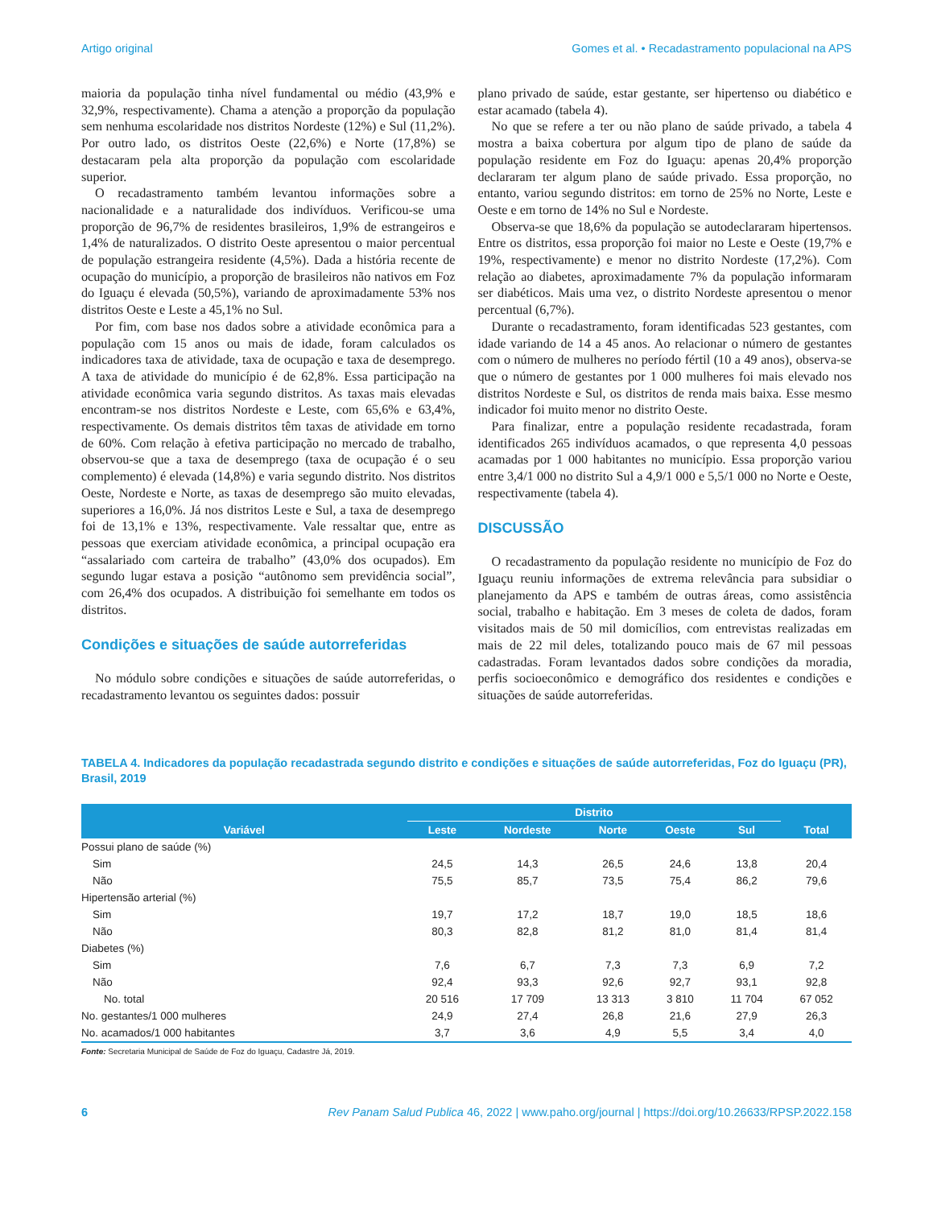Artigo original Gomes et al. • Recadastramento populacional na APS
maioria da população tinha nível fundamental ou médio (43,9% e 32,9%, respectivamente). Chama a atenção a proporção da população sem nenhuma escolaridade nos distritos Nordeste (12%) e Sul (11,2%). Por outro lado, os distritos Oeste (22,6%) e Norte (17,8%) se destacaram pela alta proporção da população com escolaridade superior.
O recadastramento também levantou informações sobre a nacionalidade e a naturalidade dos indivíduos. Verificou-se uma proporção de 96,7% de residentes brasileiros, 1,9% de estrangeiros e 1,4% de naturalizados. O distrito Oeste apresentou o maior percentual de população estrangeira residente (4,5%). Dada a história recente de ocupação do município, a proporção de brasileiros não nativos em Foz do Iguaçu é elevada (50,5%), variando de aproximadamente 53% nos distritos Oeste e Leste a 45,1% no Sul.
Por fim, com base nos dados sobre a atividade econômica para a população com 15 anos ou mais de idade, foram calculados os indicadores taxa de atividade, taxa de ocupação e taxa de desemprego. A taxa de atividade do município é de 62,8%. Essa participação na atividade econômica varia segundo distritos. As taxas mais elevadas encontram-se nos distritos Nordeste e Leste, com 65,6% e 63,4%, respectivamente. Os demais distritos têm taxas de atividade em torno de 60%. Com relação à efetiva participação no mercado de trabalho, observou-se que a taxa de desemprego (taxa de ocupação é o seu complemento) é elevada (14,8%) e varia segundo distrito. Nos distritos Oeste, Nordeste e Norte, as taxas de desemprego são muito elevadas, superiores a 16,0%. Já nos distritos Leste e Sul, a taxa de desemprego foi de 13,1% e 13%, respectivamente. Vale ressaltar que, entre as pessoas que exerciam atividade econômica, a principal ocupação era “assalariado com carteira de trabalho” (43,0% dos ocupados). Em segundo lugar estava a posição “autônomo sem previdência social”, com 26,4% dos ocupados. A distribuição foi semelhante em todos os distritos.
Condições e situações de saúde autorreferidas
No módulo sobre condições e situações de saúde autorreferidas, o recadastramento levantou os seguintes dados: possuir
plano privado de saúde, estar gestante, ser hipertenso ou diabético e estar acamado (tabela 4).
No que se refere a ter ou não plano de saúde privado, a tabela 4 mostra a baixa cobertura por algum tipo de plano de saúde da população residente em Foz do Iguaçu: apenas 20,4% proporção declararam ter algum plano de saúde privado. Essa proporção, no entanto, variou segundo distritos: em torno de 25% no Norte, Leste e Oeste e em torno de 14% no Sul e Nordeste.
Observa-se que 18,6% da população se autodeclararam hipertensos. Entre os distritos, essa proporção foi maior no Leste e Oeste (19,7% e 19%, respectivamente) e menor no distrito Nordeste (17,2%). Com relação ao diabetes, aproximadamente 7% da população informaram ser diabéticos. Mais uma vez, o distrito Nordeste apresentou o menor percentual (6,7%).
Durante o recadastramento, foram identificadas 523 gestantes, com idade variando de 14 a 45 anos. Ao relacionar o número de gestantes com o número de mulheres no período fértil (10 a 49 anos), observa-se que o número de gestantes por 1 000 mulheres foi mais elevado nos distritos Nordeste e Sul, os distritos de renda mais baixa. Esse mesmo indicador foi muito menor no distrito Oeste.
Para finalizar, entre a população residente recadastrada, foram identificados 265 indivíduos acamados, o que representa 4,0 pessoas acamadas por 1 000 habitantes no município. Essa proporção variou entre 3,4/1 000 no distrito Sul a 4,9/1 000 e 5,5/1 000 no Norte e Oeste, respectivamente (tabela 4).
DISCUSSÃO
O recadastramento da população residente no município de Foz do Iguaçu reuniu informações de extrema relevância para subsidiar o planejamento da APS e também de outras áreas, como assistência social, trabalho e habitação. Em 3 meses de coleta de dados, foram visitados mais de 50 mil domicílios, com entrevistas realizadas em mais de 22 mil deles, totalizando pouco mais de 67 mil pessoas cadastradas. Foram levantados dados sobre condições da moradia, perfis socioeconômico e demográfico dos residentes e condições e situações de saúde autorreferidas.
TABELA 4. Indicadores da população recadastrada segundo distrito e condições e situações de saúde autorreferidas, Foz do Iguaçu (PR), Brasil, 2019
| Variável | Distrito | | | | | Total |
| --- | --- | --- | --- | --- | --- | --- |
| | Leste | Nordeste | Norte | Oeste | Sul | |
| Possui plano de saúde (%) | | | | | | |
| Sim | 24,5 | 14,3 | 26,5 | 24,6 | 13,8 | 20,4 |
| Não | 75,5 | 85,7 | 73,5 | 75,4 | 86,2 | 79,6 |
| Hipertensão arterial (%) | | | | | | |
| Sim | 19,7 | 17,2 | 18,7 | 19,0 | 18,5 | 18,6 |
| Não | 80,3 | 82,8 | 81,2 | 81,0 | 81,4 | 81,4 |
| Diabetes (%) | | | | | | |
| Sim | 7,6 | 6,7 | 7,3 | 7,3 | 6,9 | 7,2 |
| Não | 92,4 | 93,3 | 92,6 | 92,7 | 93,1 | 92,8 |
| No. total | 20 516 | 17 709 | 13 313 | 3 810 | 11 704 | 67 052 |
| No. gestantes/1 000 mulheres | 24,9 | 27,4 | 26,8 | 21,6 | 27,9 | 26,3 |
| No. acamados/1 000 habitantes | 3,7 | 3,6 | 4,9 | 5,5 | 3,4 | 4,0 |
Fonte: Secretaria Municipal de Saúde de Foz do Iguaçu, Cadastre Já, 2019.
6 Rev Panam Salud Publica 46, 2022 | www.paho.org/journal | https://doi.org/10.26633/RPSP.2022.158